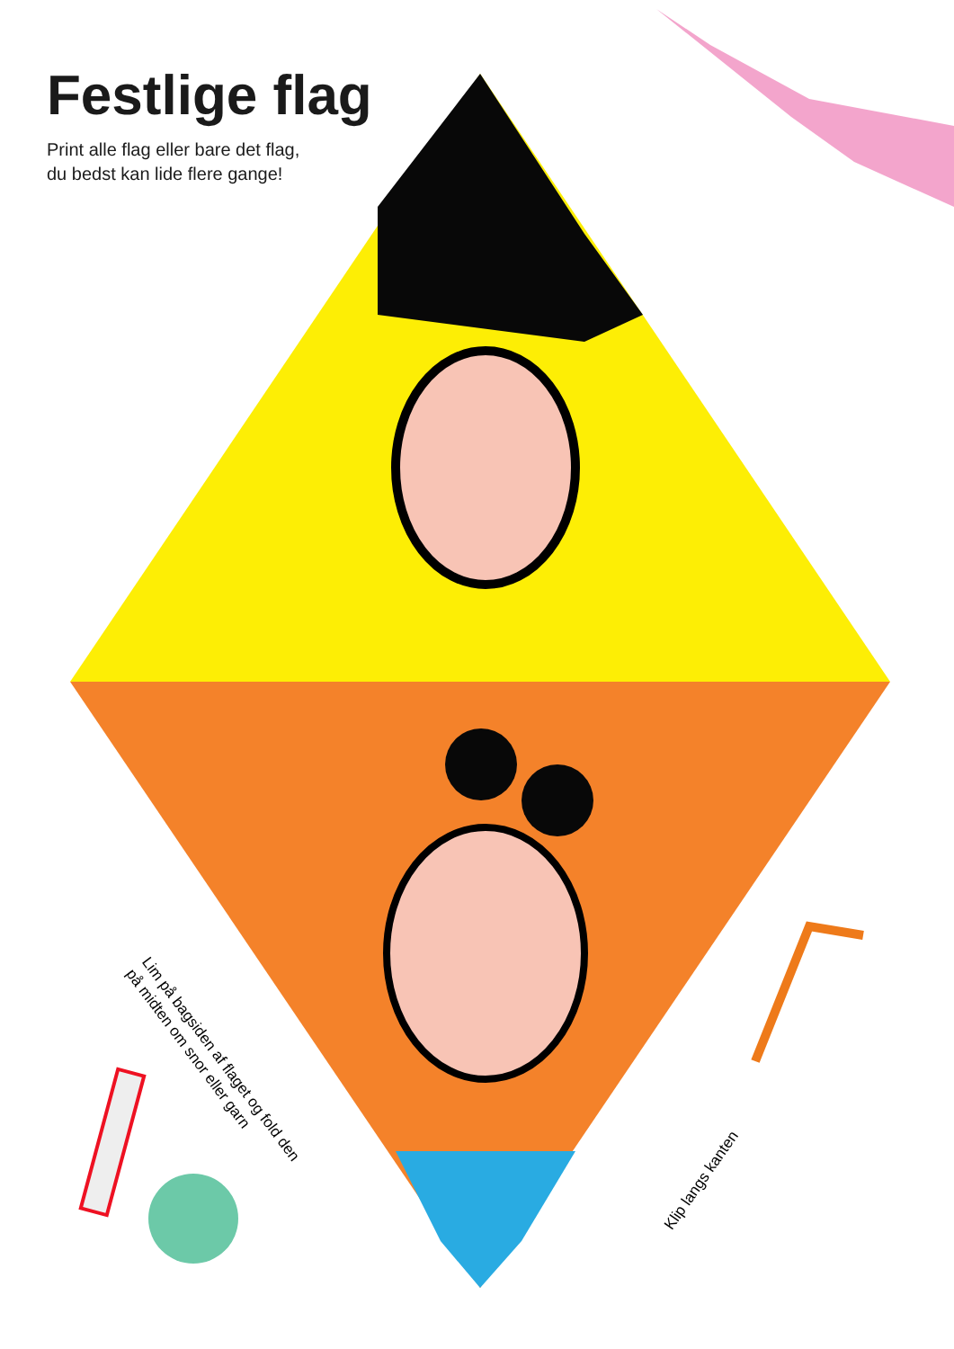Festlige flag
Print alle flag eller bare det flag,
du bedst kan lide flere gange!
Lim på bagsiden af flaget og fold den
på midten om snor eller garn
Klip langs kanten